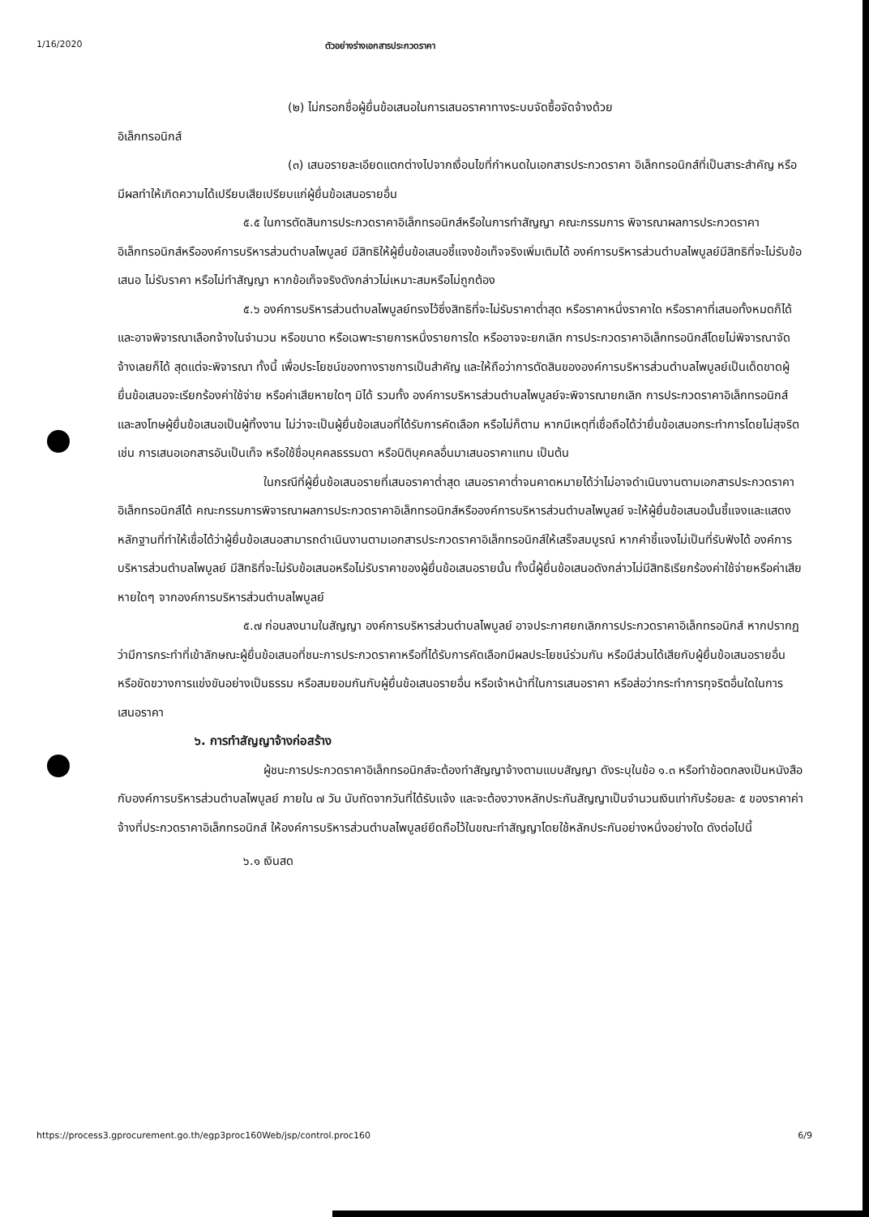1/16/2020 ตัวอย่างร่างเอกสารประกวดราคา
(๒) ไม่กรอกชื่อผู้ยื่นข้อเสนอในการเสนอราคาทางระบบจัดซื้อจัดจ้างด้วย
อิเล็กทรอนิกส์
(๓) เสนอรายละเอียดแตกต่างไปจากเงื่อนไขที่กำหนดในเอกสารประกวดราคา อิเล็กทรอนิกส์ที่เป็นสาระสำคัญ หรือมีผลทำให้เกิดความได้เปรียบเสียเปรียบแก่ผู้ยื่นข้อเสนอรายอื่น
๕.๕ ในการตัดสินการประกวดราคาอิเล็กทรอนิกส์หรือในการทำสัญญา คณะกรรมการ พิจารณาผลการประกวดราคาอิเล็กทรอนิกส์หรือองค์การบริหารส่วนตำบลไพบูลย์ มีสิทธิให้ผู้ยื่นข้อเสนอชี้แจงข้อเท็จจริงเพิ่มเติมได้ องค์การบริหารส่วนตำบลไพบูลย์มีสิทธิที่จะไม่รับข้อเสนอ ไม่รับราคา หรือไม่ทำสัญญา หากข้อเท็จจริงดังกล่าวไม่เหมาะสมหรือไม่ถูกต้อง
๕.๖ องค์การบริหารส่วนตำบลไพบูลย์ทรงไว้ซึ่งสิทธิที่จะไม่รับราคาต่ำสุด หรือราคาหนึ่งราคาใด หรือราคาที่เสนอทั้งหมดก็ได้ และอาจพิจารณาเลือกจ้างในจำนวน หรือขนาด หรือเฉพาะรายการหนึ่งรายการใด หรืออาจจะยกเลิก การประกวดราคาอิเล็กทรอนิกส์โดยไม่พิจารณาจัดจ้างเลยก็ได้ สุดแต่จะพิจารณา ทั้งนี้ เพื่อประโยชน์ของทางราชการเป็นสำคัญ และให้ถือว่าการตัดสินขององค์การบริหารส่วนตำบลไพบูลย์เป็นเด็ดขาดผู้ยื่นข้อเสนอจะเรียกร้องค่าใช้จ่าย หรือค่าเสียหายใดๆ มิได้ รวมทั้ง องค์การบริหารส่วนตำบลไพบูลย์จะพิจารณายกเลิก การประกวดราคาอิเล็กทรอนิกส์และลงโทษผู้ยื่นข้อเสนอเป็นผู้ทิ้งงาน ไม่ว่าจะเป็นผู้ยื่นข้อเสนอที่ได้รับการคัดเลือก หรือไม่ก็ตาม หากมีเหตุที่เชื่อถือได้ว่ายื่นข้อเสนอกระทำการโดยไม่สุจริต เช่น การเสนอเอกสารอันเป็นเท็จ หรือใช้ชื่อบุคคลธรรมดา หรือนิติบุคคลอื่นมาเสนอราคาแทน เป็นต้น
ในกรณีที่ผู้ยื่นข้อเสนอรายที่เสนอราคาต่ำสุด เสนอราคาต่ำจนคาดหมายได้ว่าไม่อาจดำเนินงานตามเอกสารประกวดราคาอิเล็กทรอนิกส์ได้ คณะกรรมการพิจารณาผลการประกวดราคาอิเล็กทรอนิกส์หรือองค์การบริหารส่วนตำบลไพบูลย์ จะให้ผู้ยื่นข้อเสนอนั้นชี้แจงและแสดงหลักฐานที่ทำให้เชื่อได้ว่าผู้ยื่นข้อเสนอสามารถดำเนินงานตามเอกสารประกวดราคาอิเล็กทรอนิกส์ให้เสร็จสมบูรณ์ หากคำชี้แจงไม่เป็นที่รับฟังได้ องค์การบริหารส่วนตำบลไพบูลย์ มีสิทธิที่จะไม่รับข้อเสนอหรือไม่รับราคาของผู้ยื่นข้อเสนอรายนั้น ทั้งนี้ผู้ยื่นข้อเสนอดังกล่าวไม่มีสิทธิเรียกร้องค่าใช้จ่ายหรือค่าเสียหายใดๆ จากองค์การบริหารส่วนตำบลไพบูลย์
๕.๗ ก่อนลงนามในสัญญา องค์การบริหารส่วนตำบลไพบูลย์ อาจประกาศยกเลิกการประกวดราคาอิเล็กทรอนิกส์ หากปรากฏว่ามีการกระทำที่เข้าลักษณะผู้ยื่นข้อเสนอที่ชนะการประกวดราคาหรือที่ได้รับการคัดเลือกมีผลประโยชน์ร่วมกัน หรือมีส่วนได้เสียกับผู้ยื่นข้อเสนอรายอื่น หรือขัดขวางการแข่งขันอย่างเป็นธรรม หรือสมยอมกันกับผู้ยื่นข้อเสนอรายอื่น หรือเจ้าหน้าที่ในการเสนอราคา หรือส่อว่ากระทำการทุจริตอื่นใดในการเสนอราคา
๖. การทำสัญญาจ้างก่อสร้าง
ผู้ชนะการประกวดราคาอิเล็กทรอนิกส์จะต้องทำสัญญาจ้างตามแบบสัญญา ดังระบุในข้อ ๑.๓ หรือทำข้อตกลงเป็นหนังสือกับองค์การบริหารส่วนตำบลไพบูลย์ ภายใน ๗ วัน นับถัดจากวันที่ได้รับแจ้ง และจะต้องวางหลักประกันสัญญาเป็นจำนวนเงินเท่ากับร้อยละ ๕ ของราคาค่าจ้างที่ประกวดราคาอิเล็กทรอนิกส์ ให้องค์การบริหารส่วนตำบลไพบูลย์ยึดถือไว้ในขณะทำสัญญาโดยใช้หลักประกันอย่างหนึ่งอย่างใด ดังต่อไปนี้
๖.๑ เงินสด
https://process3.gprocurement.go.th/egp3proc160Web/jsp/control.proc160 6/9